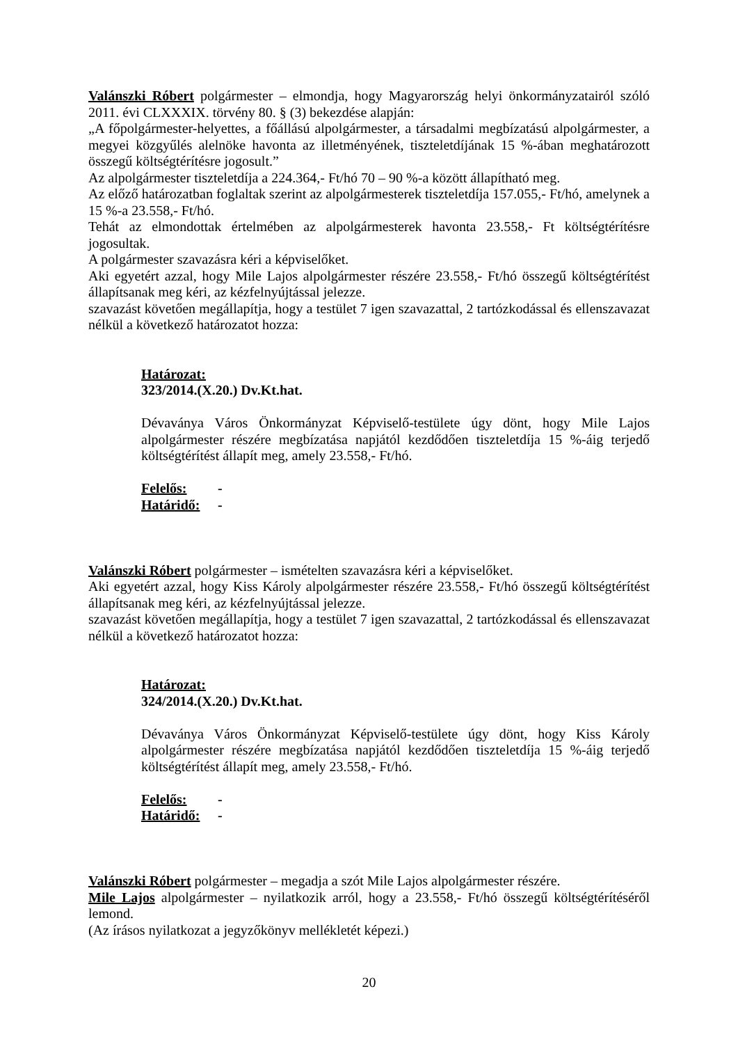Valánszki Róbert polgármester – elmondja, hogy Magyarország helyi önkormányzatairól szóló 2011. évi CLXXXIX. törvény 80. § (3) bekezdése alapján:
„A főpolgármester-helyettes, a főállású alpolgármester, a társadalmi megbízatású alpolgármester, a megyei közgyűlés alelnöke havonta az illetményének, tiszteletdíjának 15 %-ában meghatározott összegű költségtérítésre jogosult.”
Az alpolgármester tiszteletdíja a 224.364,- Ft/hó 70 – 90 %-a között állapítható meg.
Az előző határozatban foglaltak szerint az alpolgármesterek tiszteletdíja 157.055,- Ft/hó, amelynek a 15 %-a 23.558,- Ft/hó.
Tehát az elmondottak értelmében az alpolgármesterek havonta 23.558,- Ft költségtérítésre jogosultak.
A polgármester szavazásra kéri a képviselőket.
Aki egyetért azzal, hogy Mile Lajos alpolgármester részére 23.558,- Ft/hó összegű költségtérítést állapítsanak meg kéri, az kézfelnyújtással jelezze.
szavazást követően megállapítja, hogy a testület 7 igen szavazattal, 2 tartózkodással és ellenszavazat nélkül a következő határozatot hozza:
Határozat:
323/2014.(X.20.) Dv.Kt.hat.
Dévaványa Város Önkormányzat Képviselő-testülete úgy dönt, hogy Mile Lajos alpolgármester részére megbízatása napjától kezdődően tiszteletdíja 15 %-áig terjedő költségtérítést állapít meg, amely 23.558,- Ft/hó.
Felelős: -
Határidő: -
Valánszki Róbert polgármester – ismételten szavazásra kéri a képviselőket.
Aki egyetért azzal, hogy Kiss Károly alpolgármester részére 23.558,- Ft/hó összegű költségtérítést állapítsanak meg kéri, az kézfelnyújtással jelezze.
szavazást követően megállapítja, hogy a testület 7 igen szavazattal, 2 tartózkodással és ellenszavazat nélkül a következő határozatot hozza:
Határozat:
324/2014.(X.20.) Dv.Kt.hat.
Dévaványa Város Önkormányzat Képviselő-testülete úgy dönt, hogy Kiss Károly alpolgármester részére megbízatása napjától kezdődően tiszteletdíja 15 %-áig terjedő költségtérítést állapít meg, amely 23.558,- Ft/hó.
Felelős: -
Határidő: -
Valánszki Róbert polgármester – megadja a szót Mile Lajos alpolgármester részére.
Mile Lajos alpolgármester – nyilatkozik arról, hogy a 23.558,- Ft/hó összegű költségtérítéséről lemond.
(Az írásos nyilatkozat a jegyzőkönyv mellékletét képezi.)
20